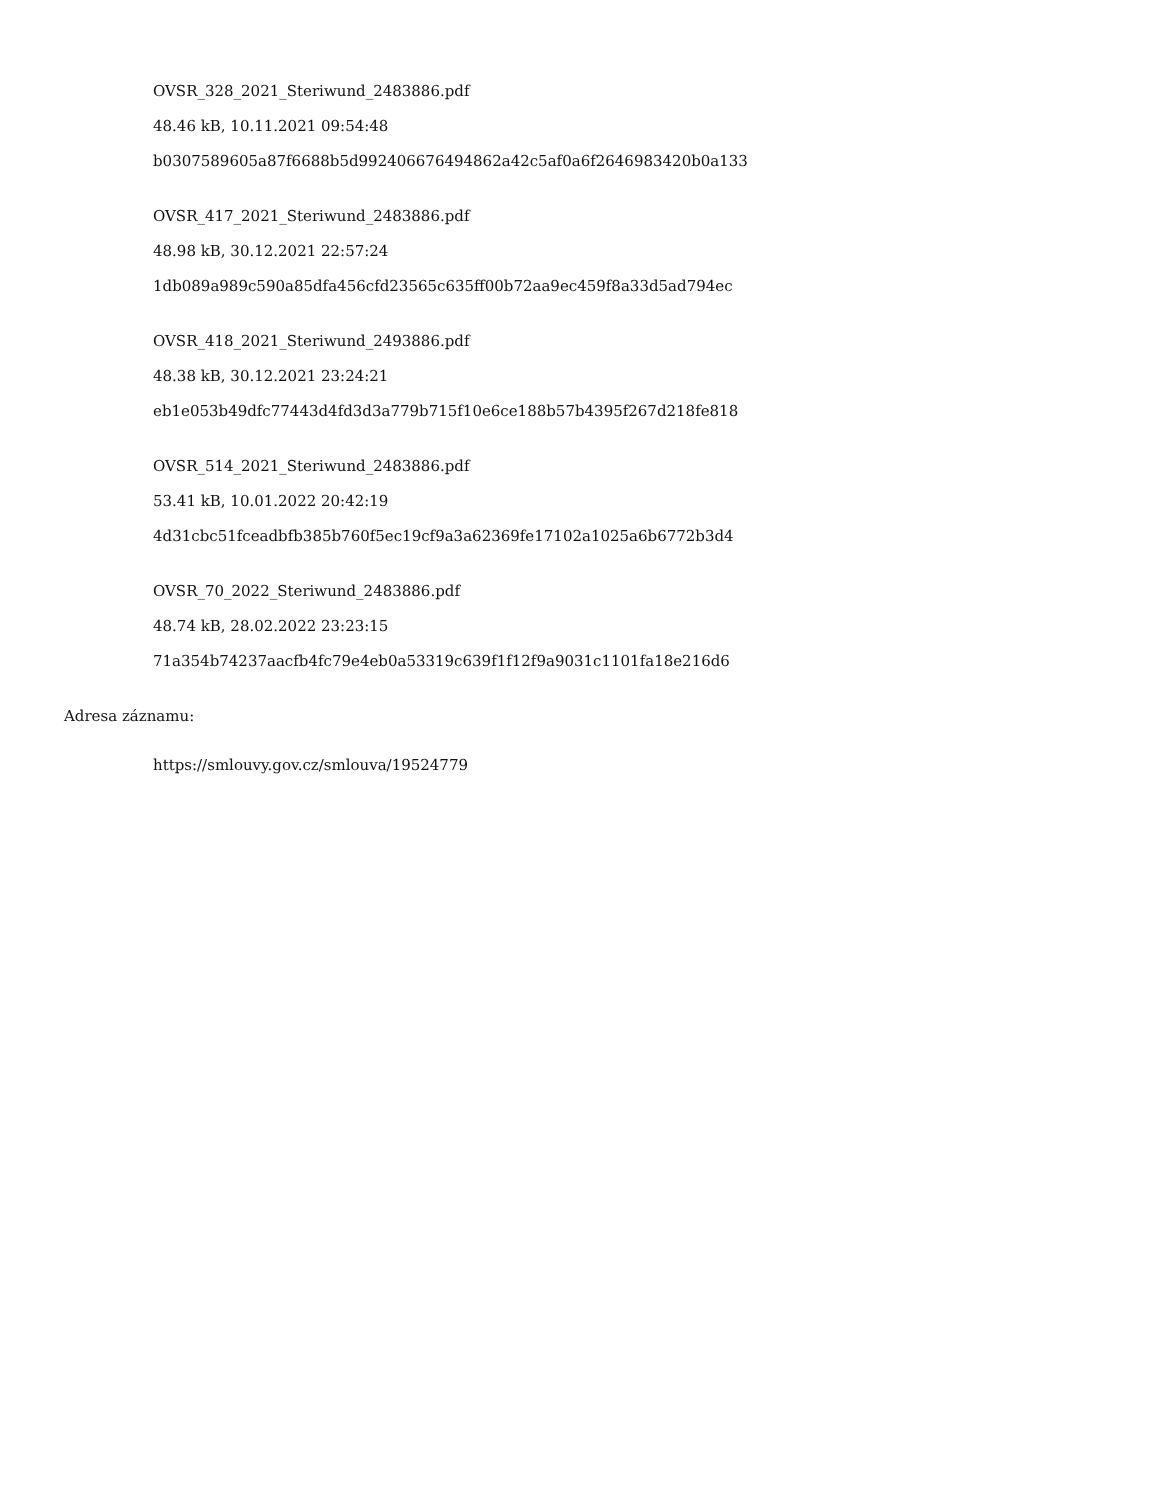OVSR_328_2021_Steriwund_2483886.pdf
48.46 kB, 10.11.2021 09:54:48
b0307589605a87f6688b5d992406676494862a42c5af0a6f2646983420b0a133
OVSR_417_2021_Steriwund_2483886.pdf
48.98 kB, 30.12.2021 22:57:24
1db089a989c590a85dfa456cfd23565c635ff00b72aa9ec459f8a33d5ad794ec
OVSR_418_2021_Steriwund_2493886.pdf
48.38 kB, 30.12.2021 23:24:21
eb1e053b49dfc77443d4fd3d3a779b715f10e6ce188b57b4395f267d218fe818
OVSR_514_2021_Steriwund_2483886.pdf
53.41 kB, 10.01.2022 20:42:19
4d31cbc51fceadbfb385b760f5ec19cf9a3a62369fe17102a1025a6b6772b3d4
OVSR_70_2022_Steriwund_2483886.pdf
48.74 kB, 28.02.2022 23:23:15
71a354b74237aacfb4fc79e4eb0a53319c639f1f12f9a9031c1101fa18e216d6
Adresa záznamu:
https://smlouvy.gov.cz/smlouva/19524779